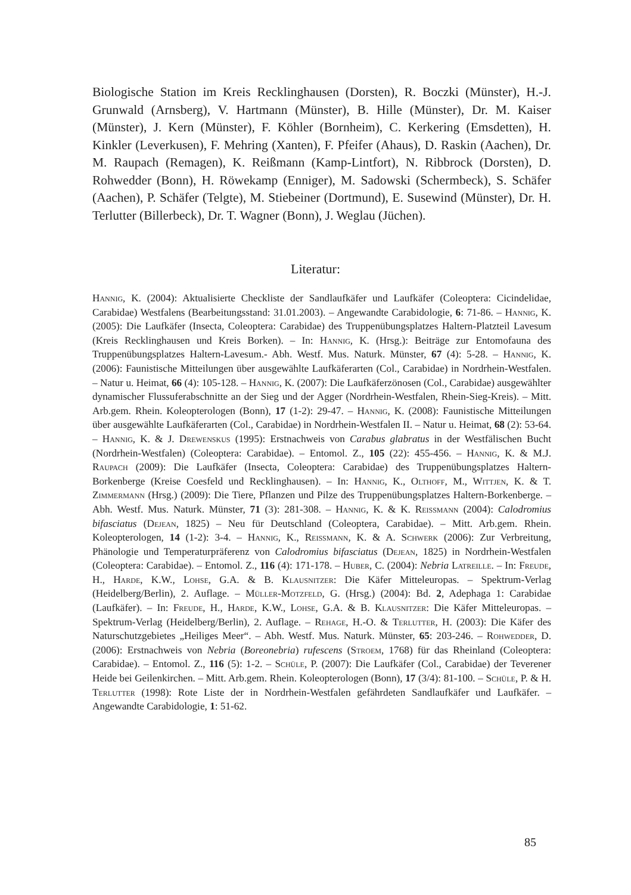Biologische Station im Kreis Recklinghausen (Dorsten), R. Boczki (Münster), H.-J. Grunwald (Arnsberg), V. Hartmann (Münster), B. Hille (Münster), Dr. M. Kaiser (Münster), J. Kern (Münster), F. Köhler (Bornheim), C. Kerkering (Emsdetten), H. Kinkler (Leverkusen), F. Mehring (Xanten), F. Pfeifer (Ahaus), D. Raskin (Aachen), Dr. M. Raupach (Remagen), K. Reißmann (Kamp-Lintfort), N. Ribbrock (Dorsten), D. Rohwedder (Bonn), H. Röwekamp (Enniger), M. Sadowski (Schermbeck), S. Schäfer (Aachen), P. Schäfer (Telgte), M. Stiebeiner (Dortmund), E. Susewind (Münster), Dr. H. Terlutter (Billerbeck), Dr. T. Wagner (Bonn), J. Weglau (Jüchen).
Literatur:
Hannig, K. (2004): Aktualisierte Checkliste der Sandlaufkäfer und Laufkäfer (Coleoptera: Cicindelidae, Carabidae) Westfalens (Bearbeitungsstand: 31.01.2003). – Angewandte Carabidologie, 6: 71-86. – Hannig, K. (2005): Die Laufkäfer (Insecta, Coleoptera: Carabidae) des Truppenübungsplatzes Haltern-Platzteil Lavesum (Kreis Recklinghausen und Kreis Borken). – In: Hannig, K. (Hrsg.): Beiträge zur Entomofauna des Truppenübungsplatzes Haltern-Lavesum.- Abh. Westf. Mus. Naturk. Münster, 67 (4): 5-28. – Hannig, K. (2006): Faunistische Mitteilungen über ausgewählte Laufkäferarten (Col., Carabidae) in Nordrhein-Westfalen. – Natur u. Heimat, 66 (4): 105-128. – Hannig, K. (2007): Die Laufkäferzönosen (Col., Carabidae) ausgewählter dynamischer Flussuferabschnitte an der Sieg und der Agger (Nordrhein-Westfalen, Rhein-Sieg-Kreis). – Mitt. Arb.gem. Rhein. Koleopterologen (Bonn), 17 (1-2): 29-47. – Hannig, K. (2008): Faunistische Mitteilungen über ausgewählte Laufkäferarten (Col., Carabidae) in Nordrhein-Westfalen II. – Natur u. Heimat, 68 (2): 53-64. – Hannig, K. & J. Drewenskus (1995): Erstnachweis von Carabus glabratus in der Westfälischen Bucht (Nordrhein-Westfalen) (Coleoptera: Carabidae). – Entomol. Z., 105 (22): 455-456. – Hannig, K. & M.J. Raupach (2009): Die Laufkäfer (Insecta, Coleoptera: Carabidae) des Truppenübungsplatzes Haltern-Borkenberge (Kreise Coesfeld und Recklinghausen). – In: Hannig, K., Olthoff, M., Wittjen, K. & T. Zimmermann (Hrsg.) (2009): Die Tiere, Pflanzen und Pilze des Truppenübungsplatzes Haltern-Borkenberge. – Abh. Westf. Mus. Naturk. Münster, 71 (3): 281-308. – Hannig, K. & K. Reißmann (2004): Calodromius bifasciatus (Dejean, 1825) – Neu für Deutschland (Coleoptera, Carabidae). – Mitt. Arb.gem. Rhein. Koleopterologen, 14 (1-2): 3-4. – Hannig, K., Reißmann, K. & A. Schwerk (2006): Zur Verbreitung, Phänologie und Temperaturpräferenz von Calodromius bifasciatus (Dejean, 1825) in Nordrhein-Westfalen (Coleoptera: Carabidae). – Entomol. Z., 116 (4): 171-178. – Huber, C. (2004): Nebria Latreille. – In: Freude, H., Harde, K.W., Lohse, G.A. & B. Klausnitzer: Die Käfer Mitteleuropas. – Spektrum-Verlag (Heidelberg/Berlin), 2. Auflage. – Müller-Motzfeld, G. (Hrsg.) (2004): Bd. 2, Adephaga 1: Carabidae (Laufkäfer). – In: Freude, H., Harde, K.W., Lohse, G.A. & B. Klausnitzer: Die Käfer Mitteleuropas. – Spektrum-Verlag (Heidelberg/Berlin), 2. Auflage. – Rehage, H.-O. & Terlutter, H. (2003): Die Käfer des Naturschutzgebietes „Heiliges Meer“. – Abh. Westf. Mus. Naturk. Münster, 65: 203-246. – Rohwedder, D. (2006): Erstnachweis von Nebria (Boreonebria) rufescens (Stroem, 1768) für das Rheinland (Coleoptera: Carabidae). – Entomol. Z., 116 (5): 1-2. – Schüle, P. (2007): Die Laufkäfer (Col., Carabidae) der Teverener Heide bei Geilenkirchen. – Mitt. Arb.gem. Rhein. Koleopterologen (Bonn), 17 (3/4): 81-100. – Schüle, P. & H. Terlutter (1998): Rote Liste der in Nordrhein-Westfalen gefährdeten Sandlaufkäfer und Laufkäfer. – Angewandte Carabidologie, 1: 51-62.
85